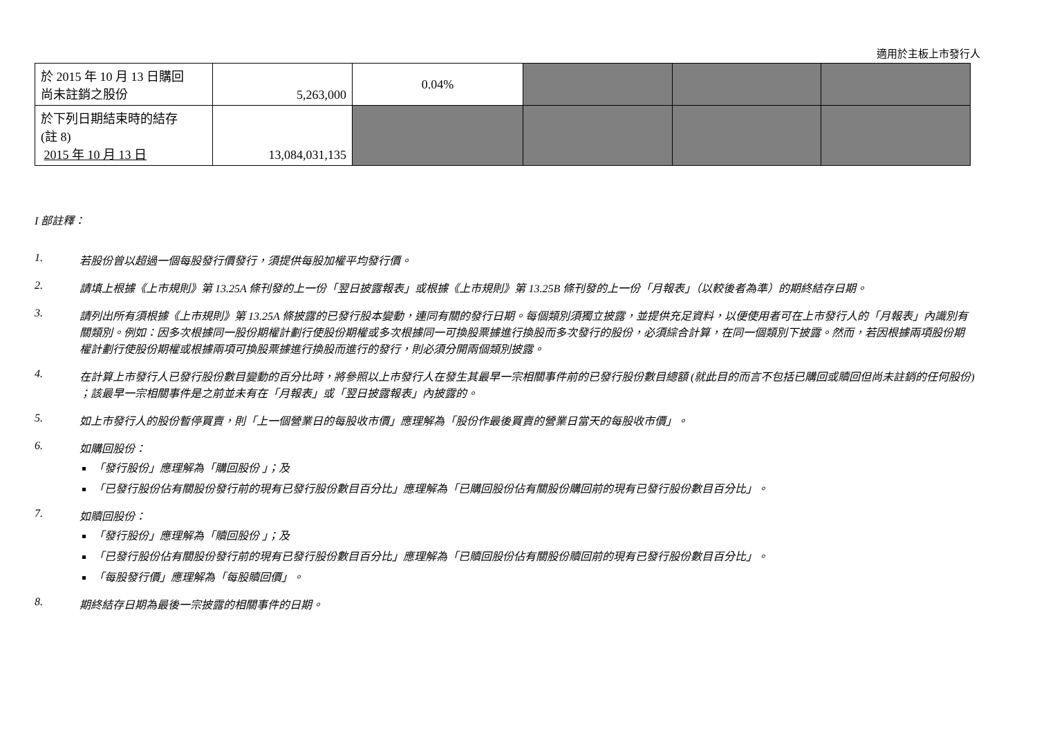適用於主板上市發行人
| 於 2015 年 10 月 13 日購回 尚未註銷之股份 | 5,263,000 | 0.04% | | | |
| 於下列日期結束時的結存 (註 8) 2015 年 10 月 13 日 | 13,084,031,135 | | | | |
I 部註釋：
1. 若股份曾以超過一個每股發行價發行，須提供每股加權平均發行價。
2. 請填上根據《上市規則》第 13.25A 條刊發的上一份「翌日披露報表」或根據《上市規則》第 13.25B 條刊發的上一份「月報表」（以較後者為準）的期終結存日期。
3. 請列出所有須根據《上市規則》第 13.25A 條披露的已發行股本變動，連同有關的發行日期。每個類別須獨立披露，並提供充足資料，以便使用者可在上市發行人的「月報表」內識別有關類別。例如：因多次根據同一股份期權計劃行使股份期權或多次根據同一可換股票據進行換股而多次發行的股份，必須綜合計算，在同一個類別下披露。然而，若因根據兩項股份期權計劃行使股份期權或根據兩項可換股票據進行換股而進行的發行，則必須分開兩個類別披露。
4. 在計算上市發行人已發行股份數目變動的百分比時，將參照以上市發行人在發生其最早一宗相關事件前的已發行股份數目總額 (就此目的而言不包括已購回或贖回但尚未註銷的任何股份) ；該最早一宗相關事件是之前並未有在「月報表」或「翌日披露報表」內披露的。
5. 如上市發行人的股份暫停買賣，則「上一個營業日的每股收市價」應理解為「股份作最後買賣的營業日當天的每股收市價」。
6. 如購回股份：
「發行股份」應理解為「購回股份 」；及
「已發行股份佔有關股份發行前的現有已發行股份數目百分比」應理解為「已購回股份佔有關股份購回前的現有已發行股份數目百分比」。
7. 如贖回股份：
「發行股份」應理解為「贖回股份 」；及
「已發行股份佔有關股份發行前的現有已發行股份數目百分比」應理解為「已贖回股份佔有關股份贖回前的現有已發行股份數目百分比」。
「每股發行價」應理解為「每股贖回價」。
8. 期終結存日期為最後一宗披露的相關事件的日期。